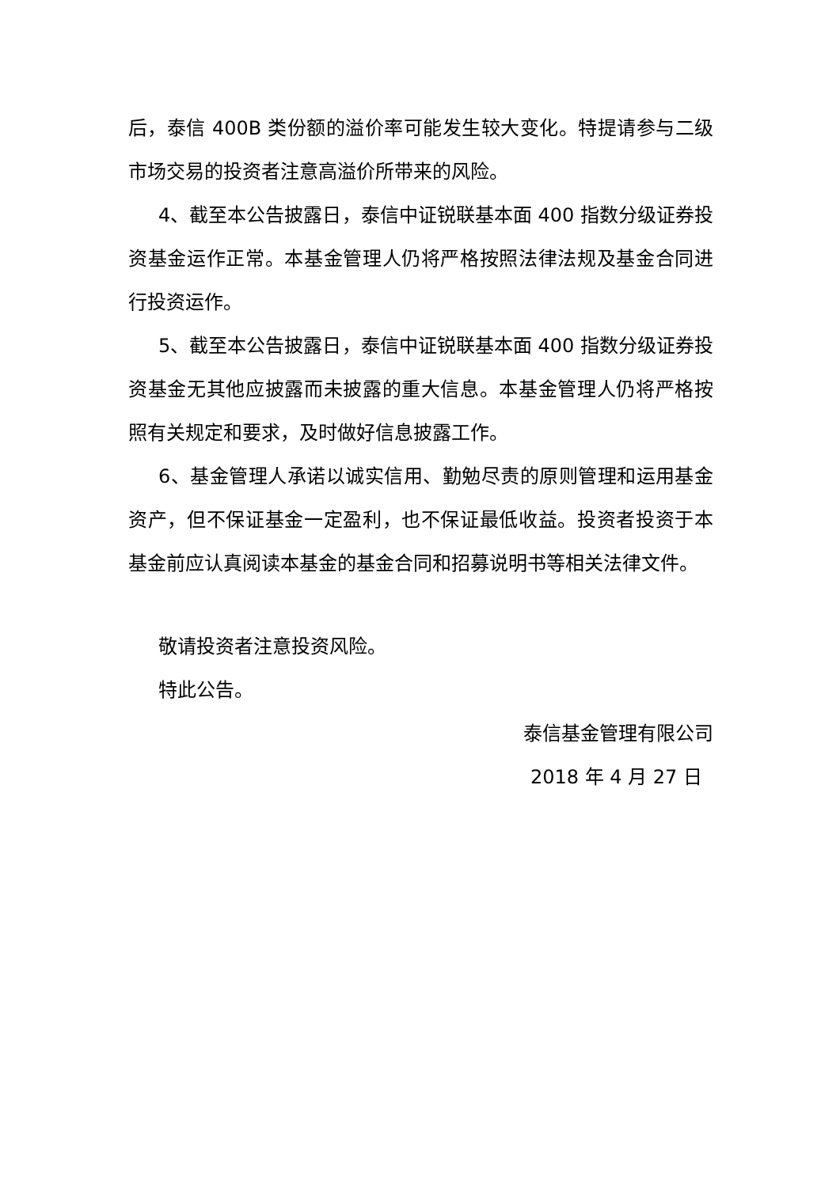后，泰信 400B 类份额的溢价率可能发生较大变化。特提请参与二级市场交易的投资者注意高溢价所带来的风险。
4、截至本公告披露日，泰信中证锐联基本面 400 指数分级证券投资基金运作正常。本基金管理人仍将严格按照法律法规及基金合同进行投资运作。
5、截至本公告披露日，泰信中证锐联基本面 400 指数分级证券投资基金无其他应披露而未披露的重大信息。本基金管理人仍将严格按照有关规定和要求，及时做好信息披露工作。
6、基金管理人承诺以诚实信用、勤勉尽责的原则管理和运用基金资产，但不保证基金一定盈利，也不保证最低收益。投资者投资于本基金前应认真阅读本基金的基金合同和招募说明书等相关法律文件。
敬请投资者注意投资风险。
特此公告。
泰信基金管理有限公司
2018 年 4 月 27 日